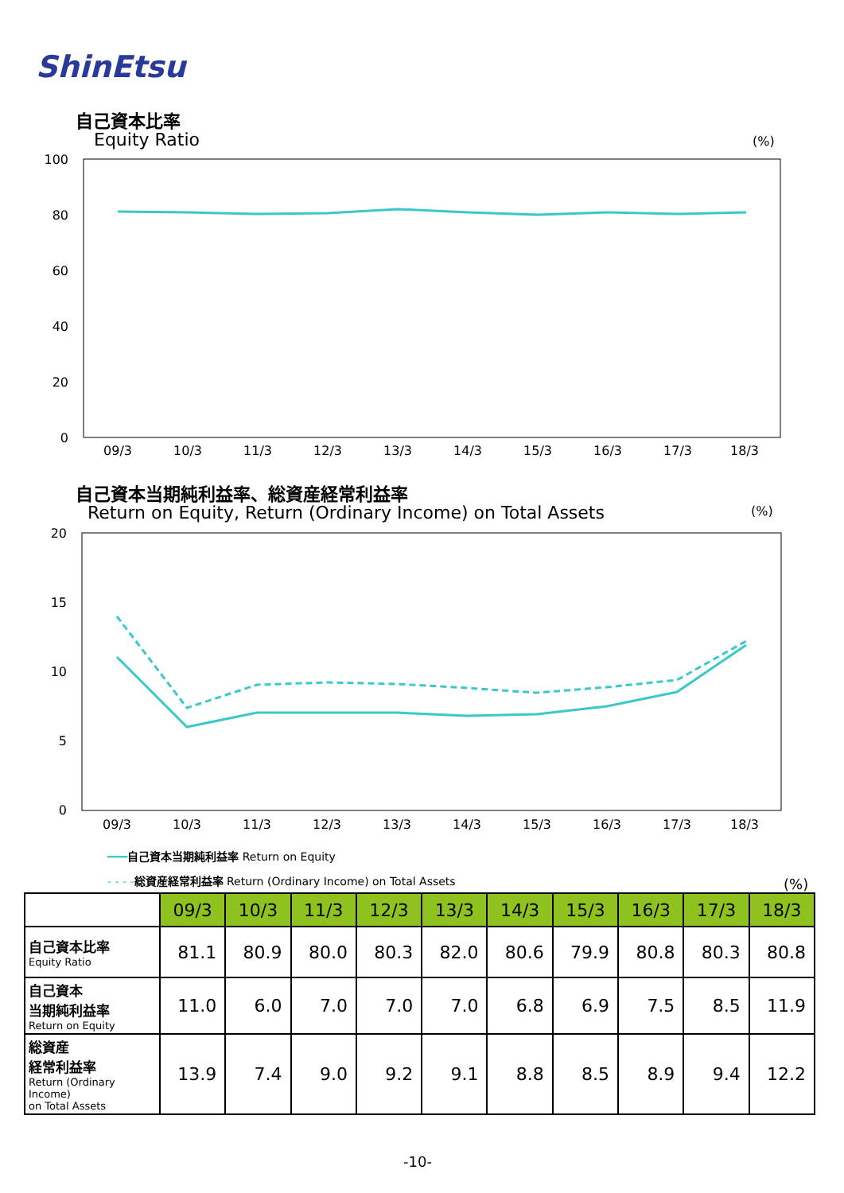ShinEtsu
自己資本比率
Equity Ratio (%)
100
80
60
40
20
0
09/3
10/3
11/3
12/3
13/3
14/3
15/3
16/3
17/3
18/3
自己資本当期純利益率、総資産経常利益率
Return on Equity, Return (Ordinary Income) on Total Assets
(%)
20
15
10
5
0
09/3
10/3
11/3
12/3
13/3
14/3
15/3
16/3
17/3
18/3
━━━自己資本当期純利益率 Return on Equity
- - - -総資産経常利益率 Return (Ordinary Income) on Total Assets
(%)
| | 09/3 | 10/3 | 11/3 | 12/3 | 13/3 | 14/3 | 15/3 | 16/3 | 17/3 | 18/3 |
| --- | --- | --- | --- | --- | --- | --- | --- | --- | --- | --- |
| 自己資本比率 Equity Ratio | 81.1 | 80.9 | 80.0 | 80.3 | 82.0 | 80.6 | 79.9 | 80.8 | 80.3 | 80.8 |
| 自己資本 当期純利益率 Return on Equity | 11.0 | 6.0 | 7.0 | 7.0 | 7.0 | 6.8 | 6.9 | 7.5 | 8.5 | 11.9 |
| 総資産 経常利益率 Return (Ordinary Income) on Total Assets | 13.9 | 7.4 | 9.0 | 9.2 | 9.1 | 8.8 | 8.5 | 8.9 | 9.4 | 12.2 |
-10-